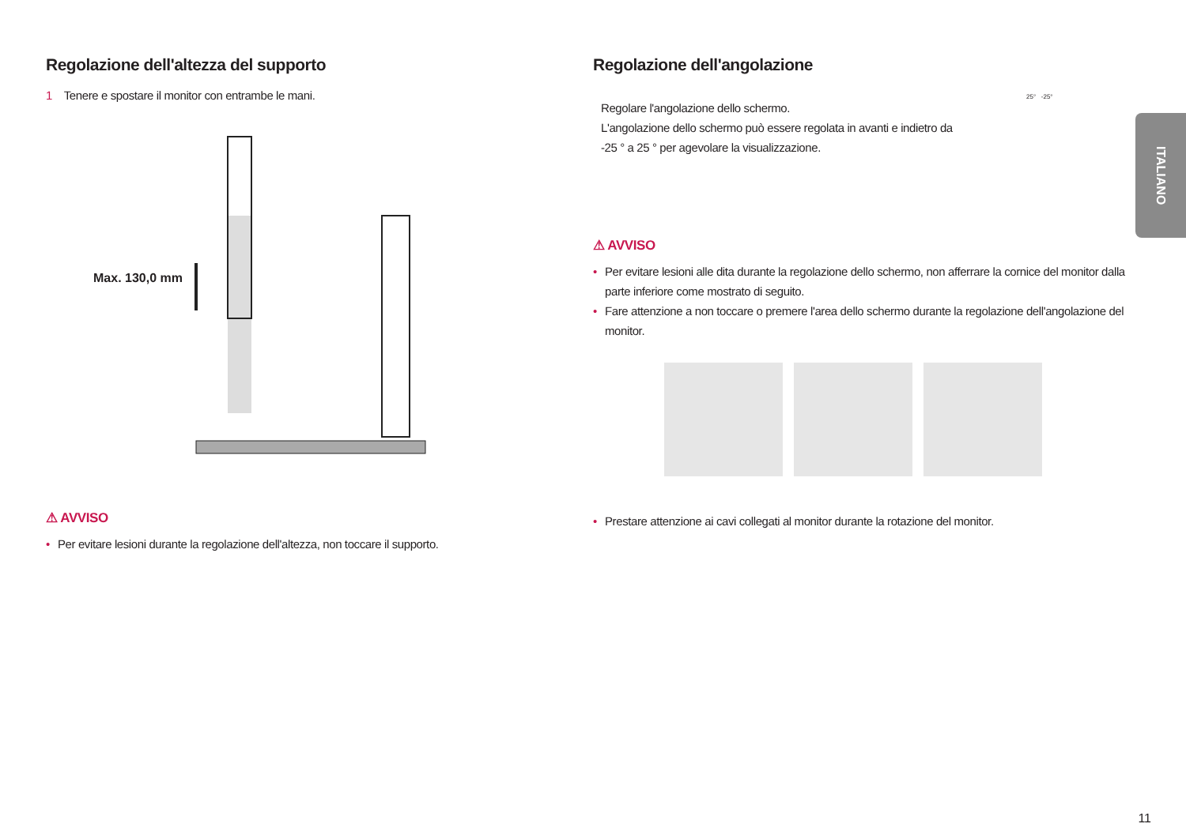Regolazione dell'altezza del supporto
1 Tenere e spostare il monitor con entrambe le mani.
Max. 130,0 mm
⚠ AVVISO
• Per evitare lesioni durante la regolazione dell'altezza, non toccare il supporto.
Regolazione dell'angolazione
Regolare l'angolazione dello schermo.
L'angolazione dello schermo può essere regolata in avanti e indietro da -25 ° a 25 ° per agevolare la visualizzazione.
25° -25°
⚠ AVVISO
• Per evitare lesioni alle dita durante la regolazione dello schermo, non afferrare la cornice del monitor dalla parte inferiore come mostrato di seguito.
• Fare attenzione a non toccare o premere l'area dello schermo durante la regolazione dell'angolazione del monitor.
• Prestare attenzione ai cavi collegati al monitor durante la rotazione del monitor.
ITALIANO
11